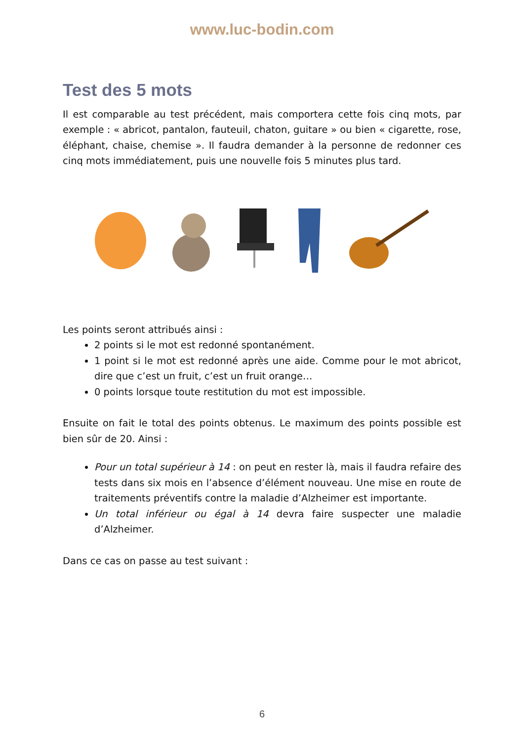www.luc-bodin.com
Test des 5 mots
Il est comparable au test précédent, mais comportera cette fois cinq mots, par exemple : « abricot, pantalon, fauteuil, chaton, guitare » ou bien « cigarette, rose, éléphant, chaise, chemise ». Il faudra demander à la personne de redonner ces cinq mots immédiatement, puis une nouvelle fois 5 minutes plus tard.
Les points seront attribués ainsi :
2 points si le mot est redonné spontanément.
1 point si le mot est redonné après une aide. Comme pour le mot abricot, dire que c’est un fruit, c’est un fruit orange…
0 points lorsque toute restitution du mot est impossible.
Ensuite on fait le total des points obtenus. Le maximum des points possible est bien sûr de 20. Ainsi :
Pour un total supérieur à 14 : on peut en rester là, mais il faudra refaire des tests dans six mois en l’absence d’élément nouveau. Une mise en route de traitements préventifs contre la maladie d’Alzheimer est importante.
Un total inférieur ou égal à 14 devra faire suspecter une maladie d’Alzheimer.
Dans ce cas on passe au test suivant :
6